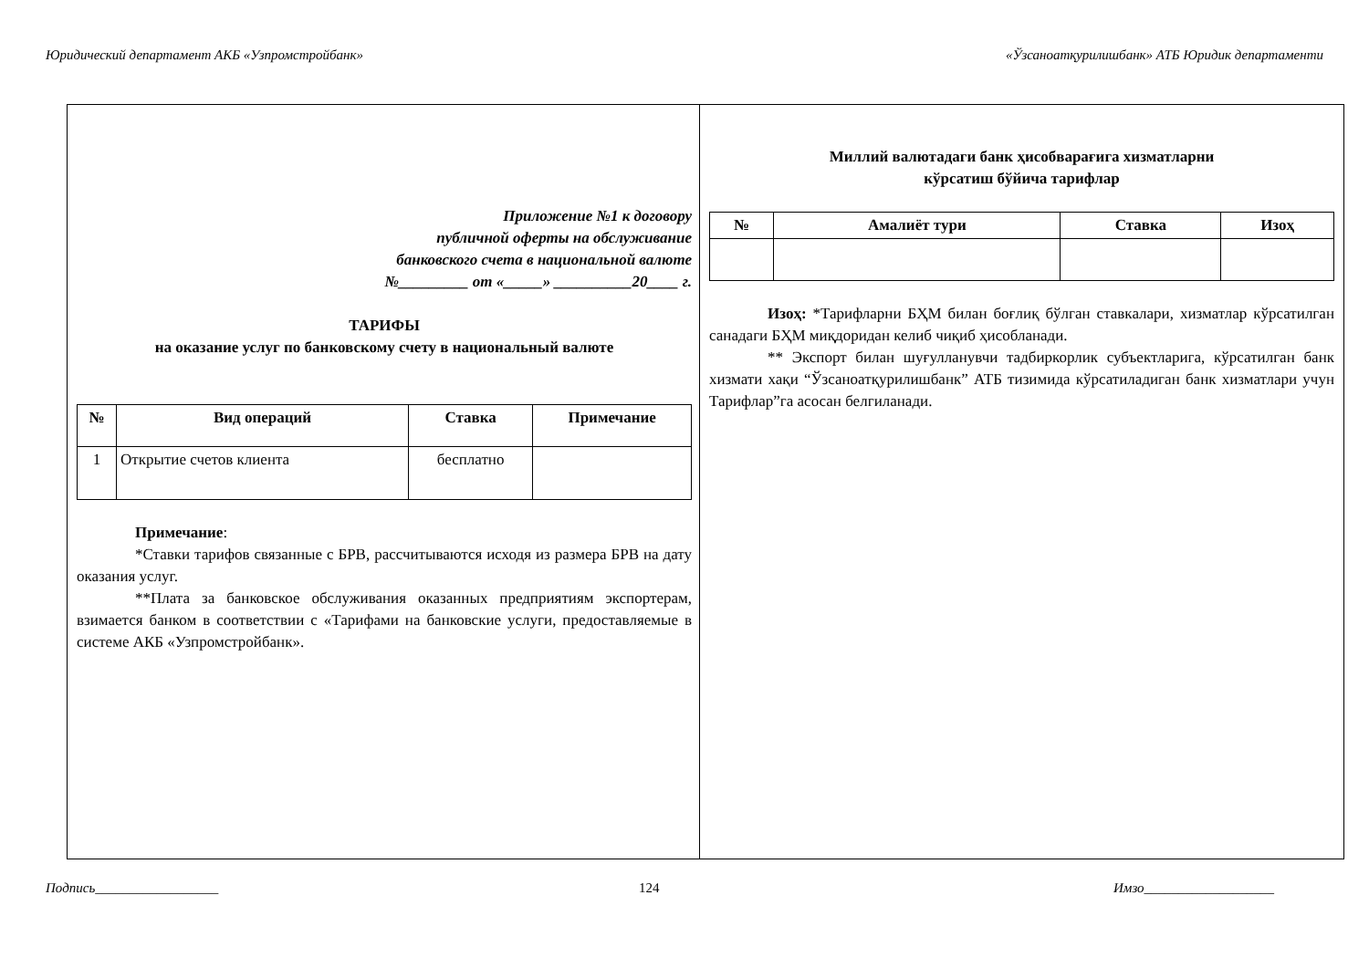Юридический департамент АКБ «Узпромстройбанк» «Ўзсаноатқурилишбанк» АТБ Юридик департаменти
Приложение №1 к договору
публичной оферты на обслуживание
банковского счета в национальной валюте
№_________ от «_____» __________20____ г.
ТАРИФЫ
на оказание услуг по банковскому счету в национальный валюте
| № | Вид операций | Ставка | Примечание |
| --- | --- | --- | --- |
| 1 | Открытие счетов клиента | бесплатно | |
Примечание:
*Ставки тарифов связанные с БРВ, рассчитываются исходя из размера БРВ на дату оказания услуг.
**Плата за банковское обслуживания оказанных предприятиям экспортерам, взимается банком в соответствии с «Тарифами на банковские услуги, предоставляемые в системе АКБ «Узпромстройбанк».
Миллий валютадаги банк ҳисобварағига хизматларни
кўрсатиш бўйича тарифлар
| № | Амалиёт тури | Ставка | Изоҳ |
| --- | --- | --- | --- |
Изоҳ: *Тарифларни БҲМ билан боғлиқ бўлган ставкалари, хизматлар кўрсатилган санадаги БҲМ миқдоридан келиб чиқиб ҳисобланади.
** Экспорт билан шуғулланувчи тадбиркорлик субъектларига, кўрсатилган банк хизмати хақи “Ўзсаноатқурилишбанк” АТБ тизимида кўрсатиладиган банк хизматлари учун Тарифлар”га асосан белгиланади.
Подпись__________________ 124 Имзо___________________